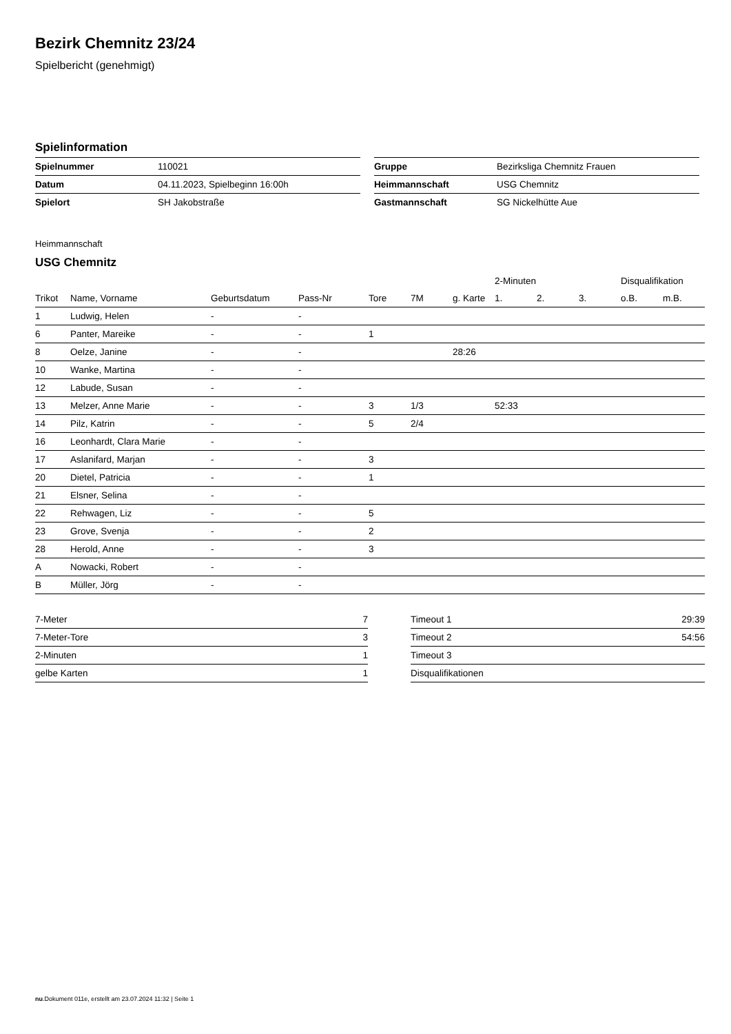Bezirk Chemnitz 23/24
Spielbericht (genehmigt)
Spielinformation
| Spielnummer | 110021 |
| Datum | 04.11.2023, Spielbeginn 16:00h |
| Spielort | SH Jakobstraße |
| Gruppe | Bezirksliga Chemnitz Frauen |
| Heimmannschaft | USG Chemnitz |
| Gastmannschaft | SG Nickelhütte Aue |
Heimmannschaft
USG Chemnitz
| | | | | | | | 2-Minuten | | | Disqualifikation | |
| --- | --- | --- | --- | --- | --- | --- | --- | --- | --- | --- | --- |
| Trikot | Name, Vorname | Geburtsdatum | Pass-Nr | Tore | 7M | g. Karte | 1. | 2. | 3. | o.B. | m.B. |
| 1 | Ludwig, Helen | - | - | | | | | | | | |
| 6 | Panter, Mareike | - | - | 1 | | | | | | | |
| 8 | Oelze, Janine | - | - | | | 28:26 | | | | | |
| 10 | Wanke, Martina | - | - | | | | | | | | |
| 12 | Labude, Susan | - | - | | | | | | | | |
| 13 | Melzer, Anne Marie | - | - | 3 | 1/3 | | 52:33 | | | | |
| 14 | Pilz, Katrin | - | - | 5 | 2/4 | | | | | | |
| 16 | Leonhardt, Clara Marie | - | - | | | | | | | | |
| 17 | Aslanifard, Marjan | - | - | 3 | | | | | | | |
| 20 | Dietel, Patricia | - | - | 1 | | | | | | | |
| 21 | Elsner, Selina | - | - | | | | | | | | |
| 22 | Rehwagen, Liz | - | - | 5 | | | | | | | |
| 23 | Grove, Svenja | - | - | 2 | | | | | | | |
| 28 | Herold, Anne | - | - | 3 | | | | | | | |
| A | Nowacki, Robert | - | - | | | | | | | | |
| B | Müller, Jörg | - | - | | | | | | | | |
| 7-Meter | 7 |
| 7-Meter-Tore | 3 |
| 2-Minuten | 1 |
| gelbe Karten | 1 |
| Timeout 1 | 29:39 |
| Timeout 2 | 54:56 |
| Timeout 3 | |
| Disqualifikationen | |
nu.Dokument 011e, erstellt am 23.07.2024 11:32 | Seite 1